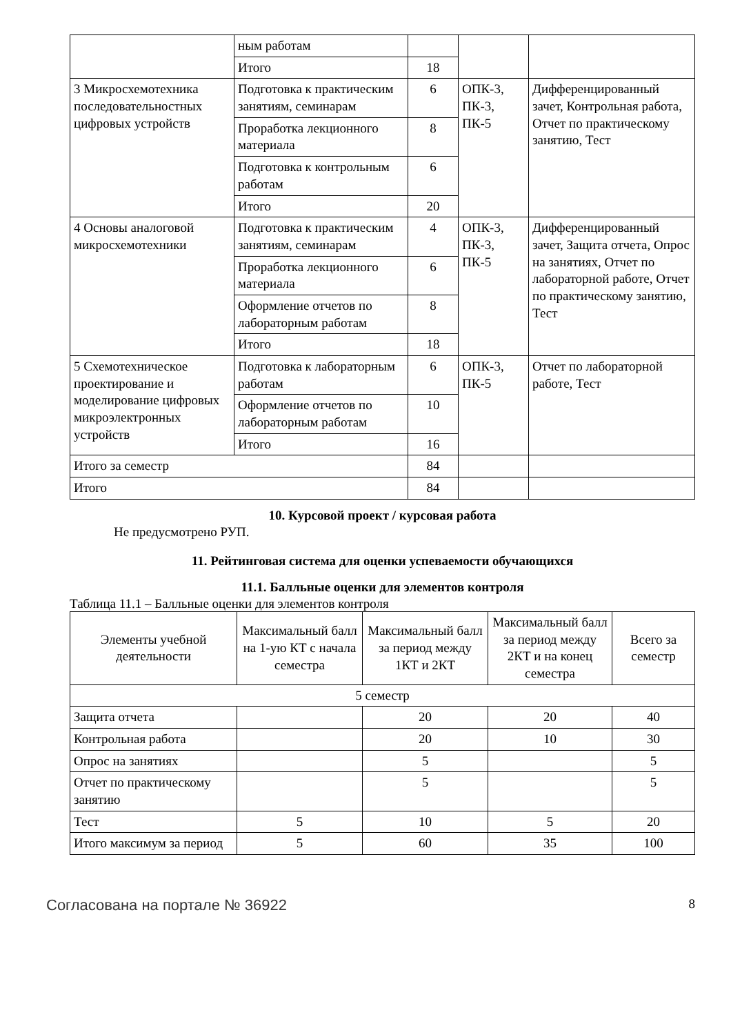| | ным работам | | | |
| | Итого | 18 | | |
| 3 Микросхемотехника последовательностных цифровых устройств | Подготовка к практическим занятиям, семинарам | 6 | ОПК-3, ПК-3, ПК-5 | Дифференцированный зачет, Контрольная работа, Отчет по практическому занятию, Тест |
| | Проработка лекционного материала | 8 | | |
| | Подготовка к контрольным работам | 6 | | |
| | Итого | 20 | | |
| 4 Основы аналоговой микросхемотехники | Подготовка к практическим занятиям, семинарам | 4 | ОПК-3, ПК-3, ПК-5 | Дифференцированный зачет, Защита отчета, Опрос на занятиях, Отчет по лабораторной работе, Отчет по практическому занятию, Тест |
| | Проработка лекционного материала | 6 | | |
| | Оформление отчетов по лабораторным работам | 8 | | |
| | Итого | 18 | | |
| 5 Схемотехническое проектирование и моделирование цифровых микроэлектронных устройств | Подготовка к лабораторным работам | 6 | ОПК-3, ПК-5 | Отчет по лабораторной работе, Тест |
| | Оформление отчетов по лабораторным работам | 10 | | |
| | Итого | 16 | | |
| Итого за семестр | | 84 | | |
| Итого | | 84 | | |
10. Курсовой проект / курсовая работа
Не предусмотрено РУП.
11. Рейтинговая система для оценки успеваемости обучающихся
11.1. Балльные оценки для элементов контроля
Таблица 11.1 – Балльные оценки для элементов контроля
| Элементы учебной деятельности | Максимальный балл на 1-ую КТ с начала семестра | Максимальный балл за период между 1КТ и 2КТ | Максимальный балл за период между 2КТ и на конец семестра | Всего за семестр |
| --- | --- | --- | --- | --- |
| 5 семестр | | | | |
| Защита отчета | | 20 | 20 | 40 |
| Контрольная работа | | 20 | 10 | 30 |
| Опрос на занятиях | | 5 | | 5 |
| Отчет по практическому занятию | | 5 | | 5 |
| Тест | 5 | 10 | 5 | 20 |
| Итого максимум за период | 5 | 60 | 35 | 100 |
Согласована на портале № 36922 8